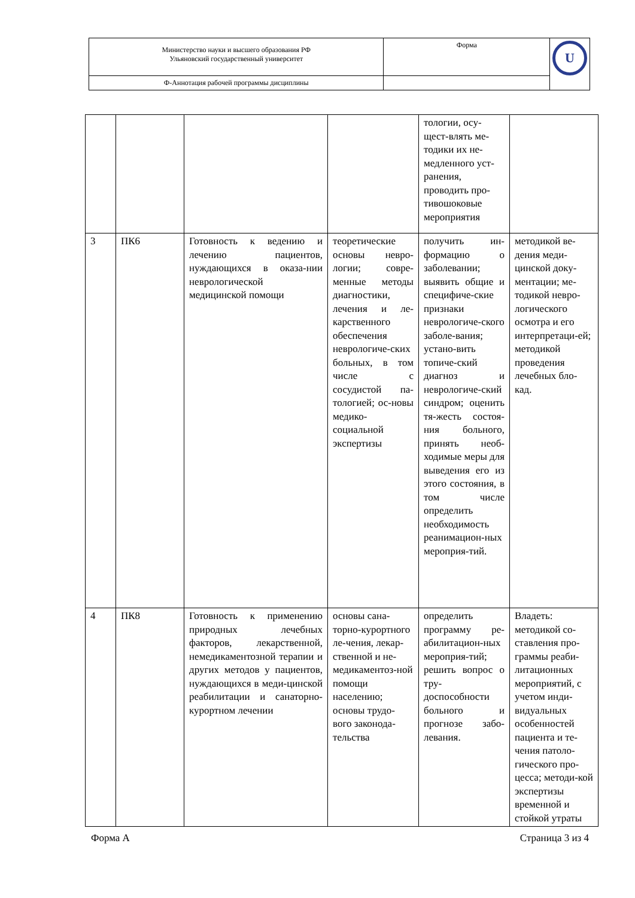| Министерство науки и высшего образования РФ Ульяновский государственный университет | Форма | U |
| Ф-Аннотация рабочей программы дисциплины | | |
| | | | | тологии, осу-щест-влять ме-тодики их не-медленного уст-ранения, проводить про-тивошоковые мероприятия | |
| 3 | ПК6 | Готовность к ведению и лечению пациентов, нуждающихся в оказа-нии неврологической медицинской помощи | теоретические основы невро-логии; совре-менные методы диагностики, лечения и ле-карственного обеспечения неврологиче-ских больных, в том числе с сосудистой па-тологией; ос-новы медико-социальной экспертизы | получить ин-формацию о заболевании; выявить общие и специфиче-ские признаки неврологиче-ского заболе-вания; устано-вить топиче-ский диагноз и неврологиче-ский синдром; оценить тя-жесть состоя-ния больного, принять необ-ходимые меры для выведения его из этого состояния, в том числе определить необходимость реанимацион-ных мероприя-тий. | методикой ве-дения меди-цинской доку-ментации; ме-тодикой невро-логического осмотра и его интерпретаци-ей; методикой проведения лечебных бло-кад. |
| 4 | ПК8 | Готовность к применению природных лечебных факторов, лекарственной, немедикаментозной терапии и других методов у пациентов, нуждающихся в меди-цинской реабилитации и санаторно-курортном лечении | основы сана-торно-курортного ле-чения, лекар-ственной и не-медикаментоз-ной помощи населению; основы трудо-вого законода-тельства | определить программу ре-абилитацион-ных мероприя-тий; решить вопрос о тру-доспособности больного и прогнозе забо-левания. | Владеть: методикой со-ставления про-граммы реаби-литационных мероприятий, с учетом инди-видуальных особенностей пациента и те-чения патоло-гического про-цесса; методи-кой экспертизы временной и стойкой утраты |
Форма А Страница 3 из 4